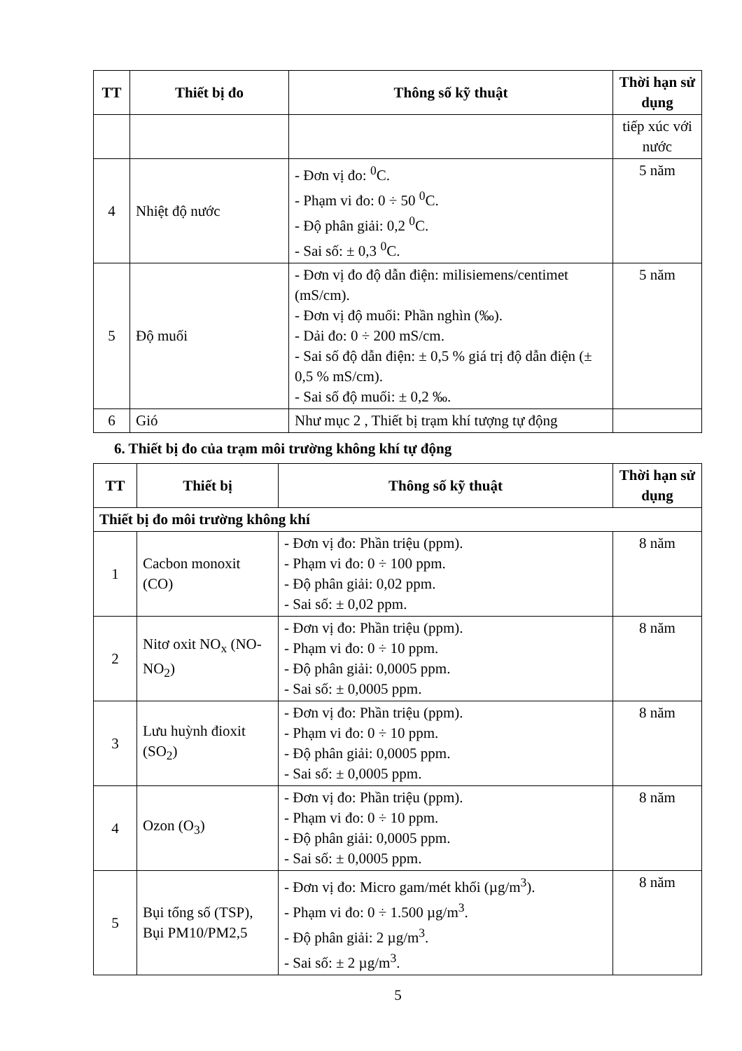| TT | Thiết bị đo | Thông số kỹ thuật | Thời hạn sử dụng |
| --- | --- | --- | --- |
| | | | tiếp xúc với nước |
| 4 | Nhiệt độ nước | - Đơn vị đo: <sup>0</sup>C. - Phạm vi đo: 0 ÷ 50 <sup>0</sup>C. - Độ phân giải: 0,2 <sup>0</sup>C. - Sai số: ± 0,3 <sup>0</sup>C. | 5 năm |
| 5 | Độ muối | - Đơn vị đo độ dẫn điện: milisiemens/centimet (mS/cm). - Đơn vị độ muối: Phần nghìn (‰). - Dải đo: 0 ÷ 200 mS/cm. - Sai số độ dẫn điện: ± 0,5 % giá trị độ dẫn điện (± 0,5 % mS/cm). - Sai số độ muối: ± 0,2 ‰. | 5 năm |
| 6 | Gió | Như mục 2 , Thiết bị trạm khí tượng tự động | |
6. Thiết bị đo của trạm môi trường không khí tự động
| TT | Thiết bị | Thông số kỹ thuật | Thời hạn sử dụng |
| --- | --- | --- | --- |
| Thiết bị đo môi trường không khí | | | |
| 1 | Cacbon monoxit (CO) | - Đơn vị đo: Phần triệu (ppm). - Phạm vi đo: 0 ÷ 100 ppm. - Độ phân giải: 0,02 ppm. - Sai số: ± 0,02 ppm. | 8 năm |
| 2 | Nitơ oxit NO<sub>x</sub> (NO-NO<sub>2</sub>) | - Đơn vị đo: Phần triệu (ppm). - Phạm vi đo: 0 ÷ 10 ppm. - Độ phân giải: 0,0005 ppm. - Sai số: ± 0,0005 ppm. | 8 năm |
| 3 | Lưu huỳnh đioxit (SO<sub>2</sub>) | - Đơn vị đo: Phần triệu (ppm). - Phạm vi đo: 0 ÷ 10 ppm. - Độ phân giải: 0,0005 ppm. - Sai số: ± 0,0005 ppm. | 8 năm |
| 4 | Ozon (O<sub>3</sub>) | - Đơn vị đo: Phần triệu (ppm). - Phạm vi đo: 0 ÷ 10 ppm. - Độ phân giải: 0,0005 ppm. - Sai số: ± 0,0005 ppm. | 8 năm |
| 5 | Bụi tổng số (TSP), Bụi PM10/PM2,5 | - Đơn vị đo: Micro gam/mét khối (µg/m<sup>3</sup>). - Phạm vi đo: 0 ÷ 1.500 µg/m<sup>3</sup>. - Độ phân giải: 2 µg/m<sup>3</sup>. - Sai số: ± 2 µg/m<sup>3</sup>. | 8 năm |
5